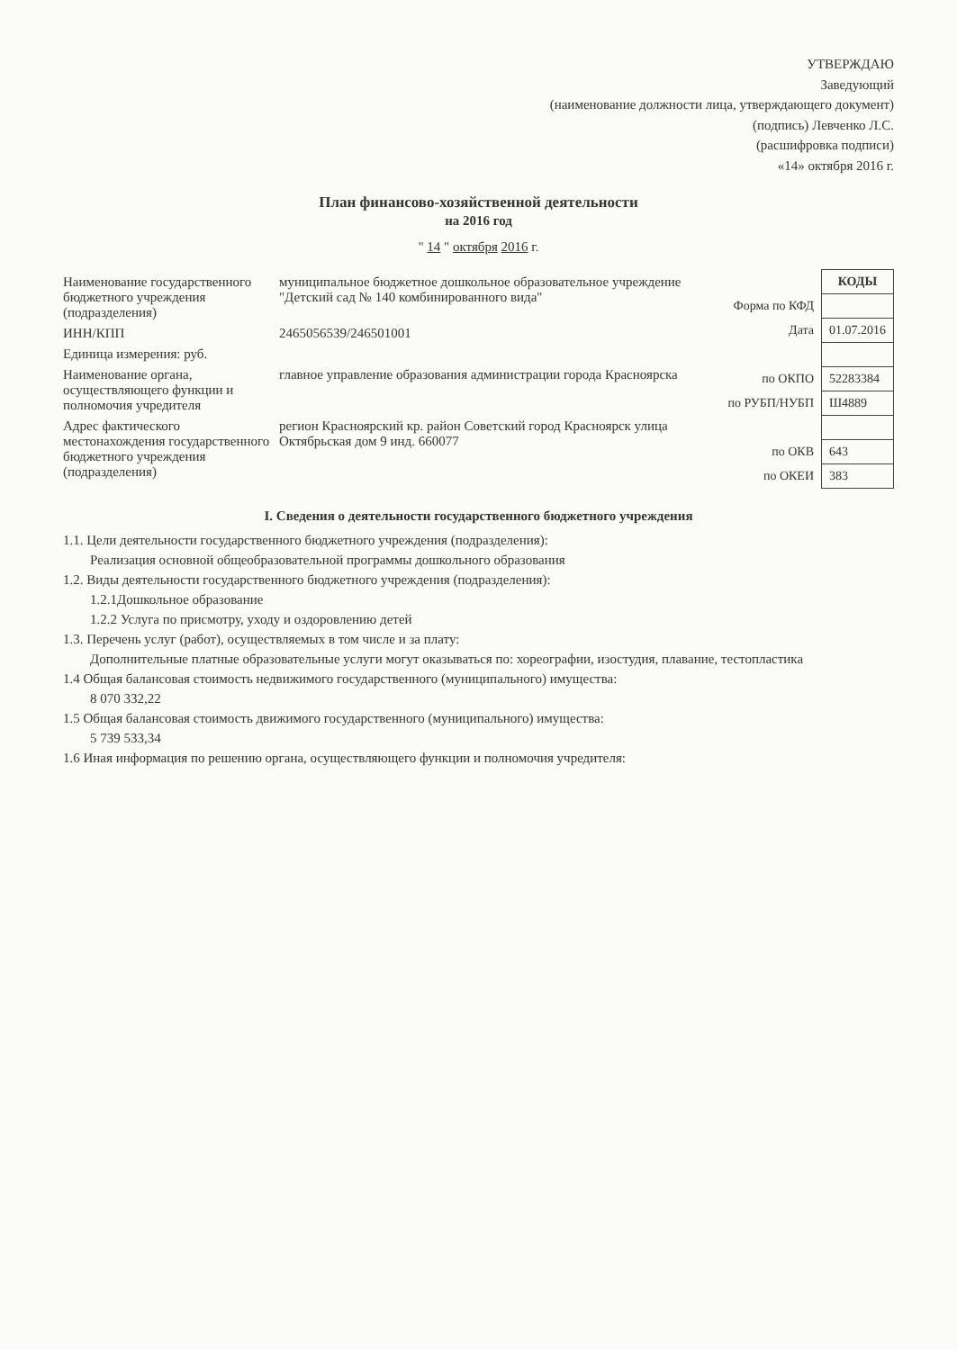УТВЕРЖДАЮ
Заведующий
(наименование должности лица, утверждающего документ)
(подпись) Левченко Л.С.
(расшифровка подписи)
«14» октября 2016 г.
План финансово-хозяйственной деятельности
на 2016 год
" 14 " октября 2016 г.
Наименование государственного бюджетного учреждения (подразделения)
муниципальное бюджетное дошкольное образовательное учреждение "Детский сад № 140 комбинированного вида"
ИНН/КПП 2465056539/246501001
Единица измерения: руб.
Наименование органа, осуществляющего функции и полномочия учредителя
главное управление образования администрации города Красноярска
Адрес фактического местонахождения государственного бюджетного учреждения (подразделения)
регион Красноярский кр. район Советский город Красноярск улица Октябрьская дом 9 инд. 660077
| | КОДЫ |
| Форма по КФД | |
| Дата | 01.07.2016 |
| по ОКПО | 52283384 |
| по РУБП/НУБП | Ш4889 |
| по ОКВ | 643 |
| по ОКЕИ | 383 |
I. Сведения о деятельности государственного бюджетного учреждения
1.1. Цели деятельности государственного бюджетного учреждения (подразделения):
Реализация основной общеобразовательной программы дошкольного образования
1.2. Виды деятельности государственного бюджетного учреждения (подразделения):
1.2.1Дошкольное образование
1.2.2 Услуга по присмотру, уходу и оздоровлению детей
1.3. Перечень услуг (работ), осуществляемых в том числе и за плату:
Дополнительные платные образовательные услуги могут оказываться по: хореографии, изостудия, плавание, тестопластика
1.4 Общая балансовая стоимость недвижимого государственного (муниципального) имущества:
8 070 332,22
1.5 Общая балансовая стоимость движимого государственного (муниципального) имущества:
5 739 533,34
1.6 Иная информация по решению органа, осуществляющего функции и полномочия учредителя: